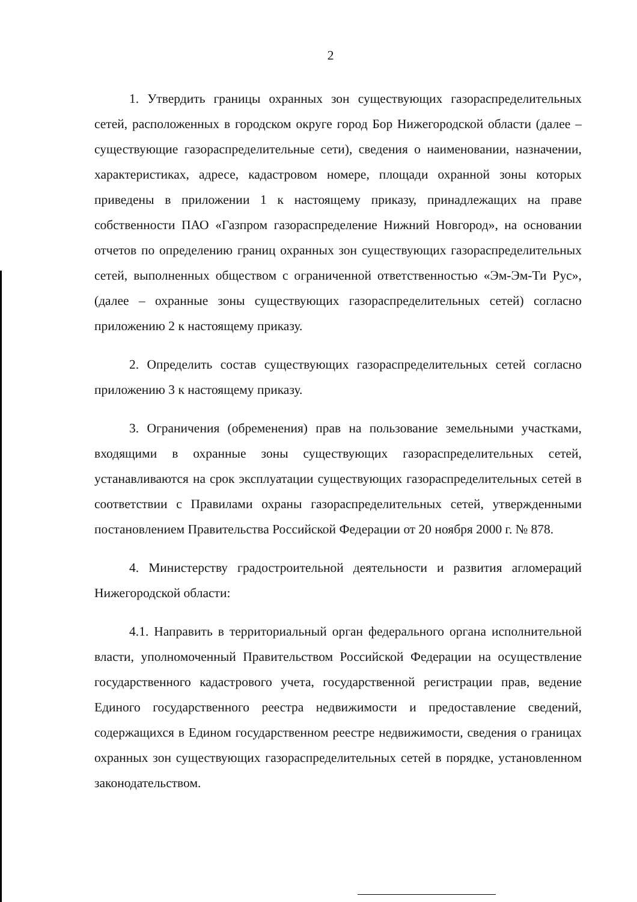2
1. Утвердить границы охранных зон существующих газораспределительных сетей, расположенных в городском округе город Бор Нижегородской области (далее – существующие газораспределительные сети), сведения о наименовании, назначении, характеристиках, адресе, кадастровом номере, площади охранной зоны которых приведены в приложении 1 к настоящему приказу, принадлежащих на праве собственности ПАО «Газпром газораспределение Нижний Новгород», на основании отчетов по определению границ охранных зон существующих газораспределительных сетей, выполненных обществом с ограниченной ответственностью «Эм-Эм-Ти Рус», (далее – охранные зоны существующих газораспределительных сетей) согласно приложению 2 к настоящему приказу.
2. Определить состав существующих газораспределительных сетей согласно приложению 3 к настоящему приказу.
3. Ограничения (обременения) прав на пользование земельными участками, входящими в охранные зоны существующих газораспределительных сетей, устанавливаются на срок эксплуатации существующих газораспределительных сетей в соответствии с Правилами охраны газораспределительных сетей, утвержденными постановлением Правительства Российской Федерации от 20 ноября 2000 г. № 878.
4. Министерству градостроительной деятельности и развития агломераций Нижегородской области:
4.1. Направить в территориальный орган федерального органа исполнительной власти, уполномоченный Правительством Российской Федерации на осуществление государственного кадастрового учета, государственной регистрации прав, ведение Единого государственного реестра недвижимости и предоставление сведений, содержащихся в Едином государственном реестре недвижимости, сведения о границах охранных зон существующих газораспределительных сетей в порядке, установленном законодательством.